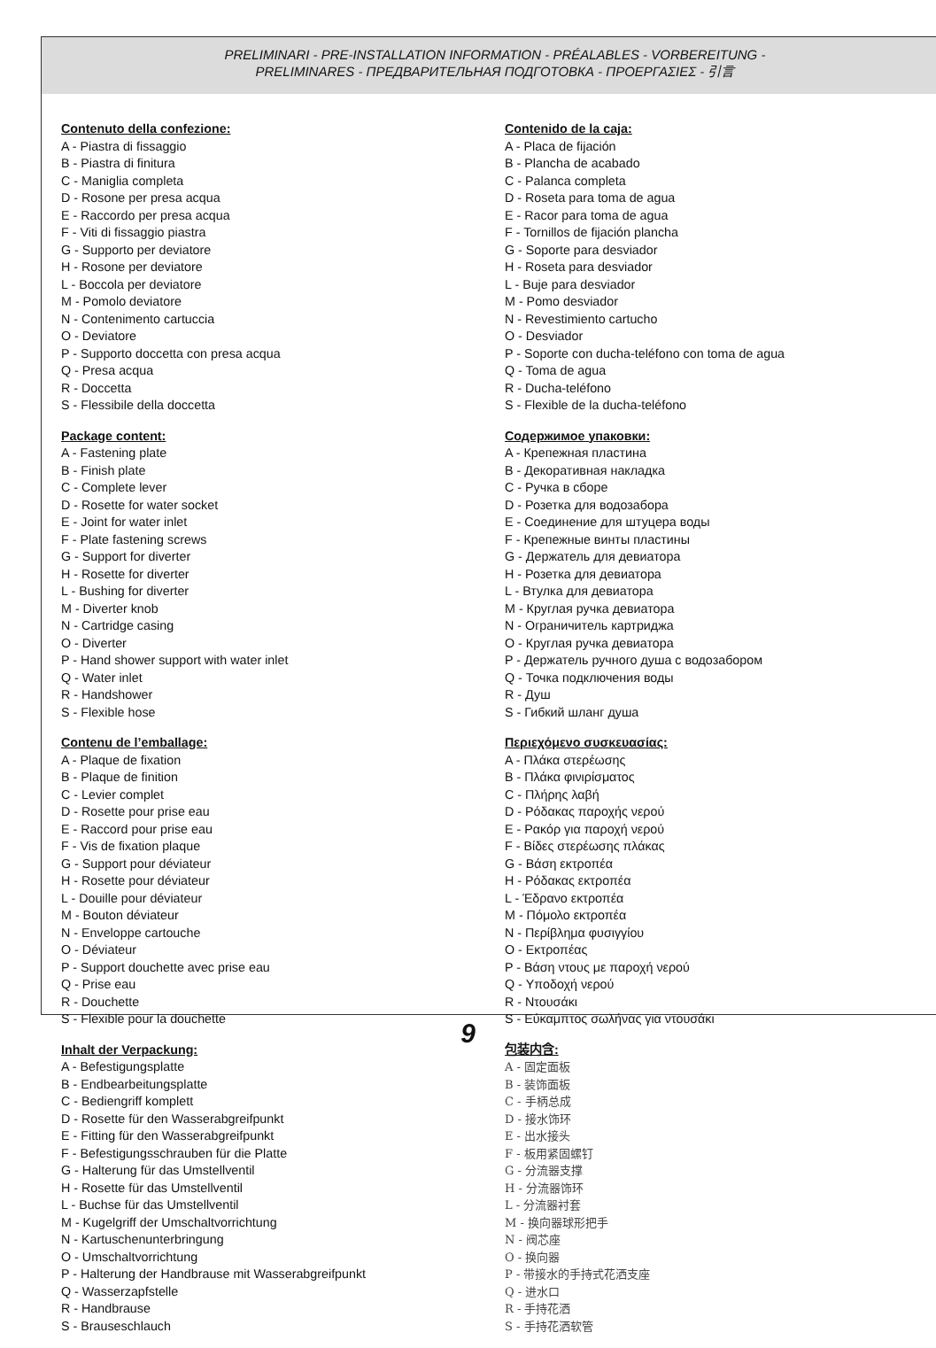PRELIMINARI - PRE-INSTALLATION INFORMATION - PRÉALABLES - VORBEREITUNG -
PRELIMINARES - ПРЕДВАРИТЕЛЬНАЯ ПОДГОТОВКА - ΠΡΟΕΡΓΑΣΙΕΣ - 引言
Contenuto della confezione:
A - Piastra di fissaggio
B - Piastra di finitura
C - Maniglia completa
D - Rosone per presa acqua
E - Raccordo per presa acqua
F - Viti di fissaggio piastra
G - Supporto per deviatore
H - Rosone per deviatore
L - Boccola per deviatore
M - Pomolo deviatore
N - Contenimento cartuccia
O - Deviatore
P - Supporto doccetta con presa acqua
Q - Presa acqua
R - Doccetta
S - Flessibile della doccetta
Package content:
A - Fastening plate
B - Finish plate
C - Complete lever
D - Rosette for water socket
E - Joint for water inlet
F - Plate fastening screws
G - Support for diverter
H - Rosette for diverter
L - Bushing for diverter
M - Diverter knob
N - Cartridge casing
O - Diverter
P - Hand shower support with water inlet
Q - Water inlet
R - Handshower
S - Flexible hose
Contenu de l’emballage:
A - Plaque de fixation
B - Plaque de finition
C - Levier complet
D - Rosette pour prise eau
E - Raccord pour prise eau
F - Vis de fixation plaque
G - Support pour déviateur
H - Rosette pour déviateur
L - Douille pour déviateur
M - Bouton déviateur
N - Enveloppe cartouche
O - Déviateur
P - Support douchette avec prise eau
Q - Prise eau
R - Douchette
S - Flexible pour la douchette
Inhalt der Verpackung:
A - Befestigungsplatte
B - Endbearbeitungsplatte
C - Bediengriff komplett
D - Rosette für den Wasserabgreifpunkt
E - Fitting für den Wasserabgreifpunkt
F - Befestigungsschrauben für die Platte
G - Halterung für das Umstellventil
H - Rosette für das Umstellventil
L - Buchse für das Umstellventil
M - Kugelgriff der Umschaltvorrichtung
N - Kartuschenunterbringung
O - Umschaltvorrichtung
P - Halterung der Handbrause mit Wasserabgreifpunkt
Q - Wasserzapfstelle
R - Handbrause
S - Brauseschlauch
Contenido de la caja:
A - Placa de fijación
B - Plancha de acabado
C - Palanca completa
D - Roseta para toma de agua
E - Racor para toma de agua
F - Tornillos de fijación plancha
G - Soporte para desviador
H - Roseta para desviador
L - Buje para desviador
M - Pomo desviador
N - Revestimiento cartucho
O - Desviador
P - Soporte con ducha-teléfono con toma de agua
Q - Toma de agua
R - Ducha-teléfono
S - Flexible de la ducha-teléfono
Содержимое упаковки:
A - Крепежная пластина
B - Декоративная накладка
C - Ручка в сборе
D - Розетка для водозабора
E - Соединение для штуцера воды
F - Крепежные винты пластины
G - Держатель для девиатора
H - Розетка для девиатора
L - Втулка для девиатора
M - Круглая ручка девиатора
N - Ограничитель картриджа
O - Круглая ручка девиатора
P - Держатель ручного душа с водозабором
Q - Точка подключения воды
R - Душ
S - Гибкий шланг душа
Περιεχόμενο συσκευασίας:
A - Πλάκα στερέωσης
B - Πλάκα φινιρίσματος
C - Πλήρης λαβή
D - Ρόδακας παροχής νερού
E - Ρακόρ για παροχή νερού
F - Βίδες στερέωσης πλάκας
G - Βάση εκτροπέα
H - Ρόδακας εκτροπέα
L - Έδρανο εκτροπέα
M - Πόμολο εκτροπέα
N - Περίβλημα φυσιγγίου
O - Εκτροπέας
P - Βάση ντους με παροχή νερού
Q - Υποδοχή νερού
R - Ντουσάκι
S - Εύκαμπτος σωλήνας για ντουσάκι
包装内含:
A - 固定面板
B - 装饰面板
C - 手柄总成
D - 接水饰环
E - 出水接头
F - 板用紧固螺钉
G - 分流器支撑
H - 分流器饰环
L - 分流器衬套
M - 换向器球形把手
N - 阀芯座
O - 换向器
P - 带接水的手持式花洒支座
Q - 进水口
R - 手持花洒
S - 手持花洒软管
9